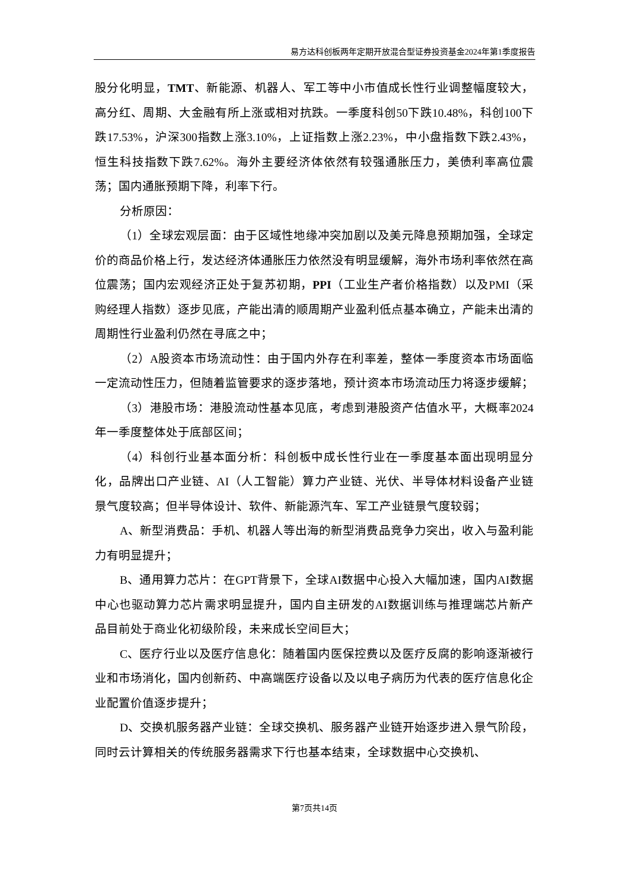易方达科创板两年定期开放混合型证券投资基金2024年第1季度报告
股分化明显，TMT、新能源、机器人、军工等中小市值成长性行业调整幅度较大，高分红、周期、大金融有所上涨或相对抗跌。一季度科创50下跌10.48%，科创100下跌17.53%，沪深300指数上涨3.10%，上证指数上涨2.23%，中小盘指数下跌2.43%，恒生科技指数下跌7.62%。海外主要经济体依然有较强通胀压力，美债利率高位震荡；国内通胀预期下降，利率下行。
分析原因：
（1）全球宏观层面：由于区域性地缘冲突加剧以及美元降息预期加强，全球定价的商品价格上行，发达经济体通胀压力依然没有明显缓解，海外市场利率依然在高位震荡；国内宏观经济正处于复苏初期，PPI（工业生产者价格指数）以及PMI（采购经理人指数）逐步见底，产能出清的顺周期产业盈利低点基本确立，产能未出清的周期性行业盈利仍然在寻底之中；
（2）A股资本市场流动性：由于国内外存在利率差，整体一季度资本市场面临一定流动性压力，但随着监管要求的逐步落地，预计资本市场流动压力将逐步缓解；
（3）港股市场：港股流动性基本见底，考虑到港股资产估值水平，大概率2024年一季度整体处于底部区间；
（4）科创行业基本面分析：科创板中成长性行业在一季度基本面出现明显分化，品牌出口产业链、AI（人工智能）算力产业链、光伏、半导体材料设备产业链景气度较高；但半导体设计、软件、新能源汽车、军工产业链景气度较弱；
A、新型消费品：手机、机器人等出海的新型消费品竞争力突出，收入与盈利能力有明显提升；
B、通用算力芯片：在GPT背景下，全球AI数据中心投入大幅加速，国内AI数据中心也驱动算力芯片需求明显提升，国内自主研发的AI数据训练与推理端芯片新产品目前处于商业化初级阶段，未来成长空间巨大；
C、医疗行业以及医疗信息化：随着国内医保控费以及医疗反腐的影响逐渐被行业和市场消化，国内创新药、中高端医疗设备以及以电子病历为代表的医疗信息化企业配置价值逐步提升；
D、交换机服务器产业链：全球交换机、服务器产业链开始逐步进入景气阶段，同时云计算相关的传统服务器需求下行也基本结束，全球数据中心交换机、
第7页共14页